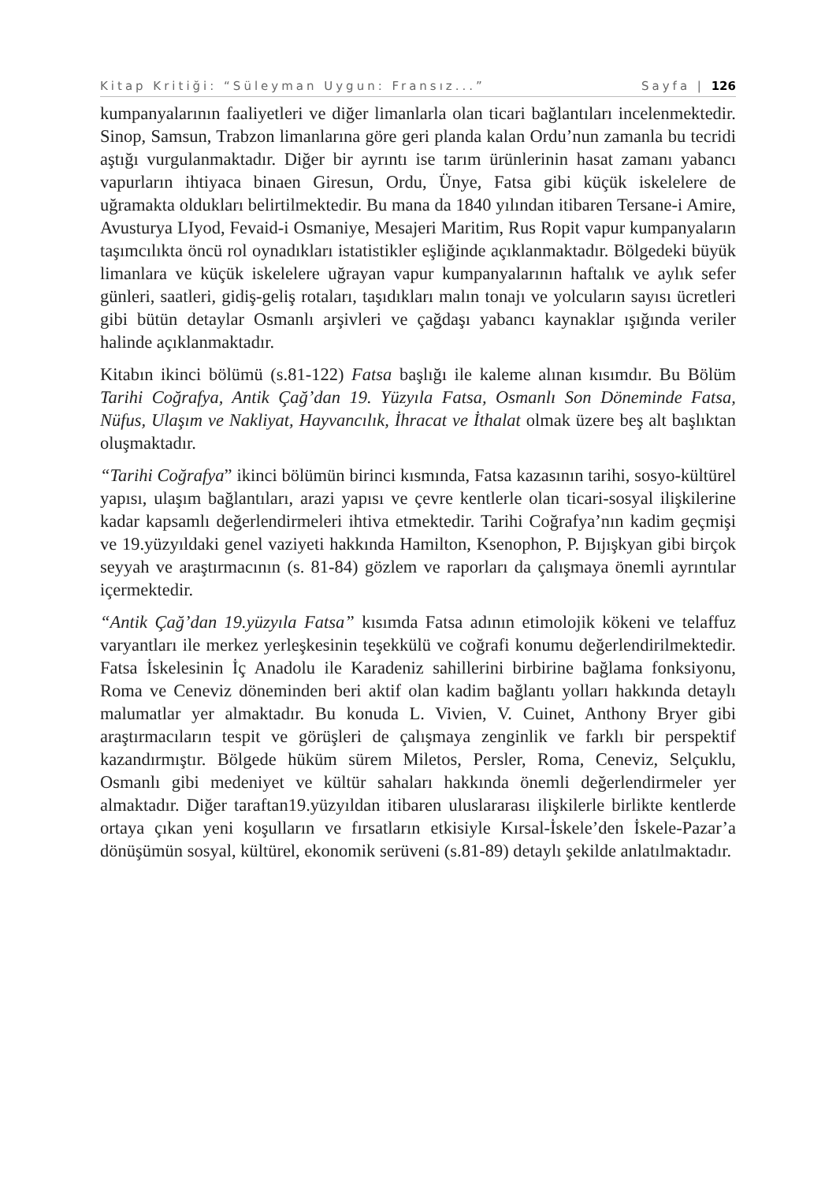Kitap Kritiği: “Süleyman Uygun: Fransız...” Sayfa | 126
kumpanyalarının faaliyetleri ve diğer limanlarla olan ticari bağlantıları incelenmektedir. Sinop, Samsun, Trabzon limanlarına göre geri planda kalan Ordu’nun zamanla bu tecridi aştığı vurgulanmaktadır. Diğer bir ayrıntı ise tarım ürünlerinin hasat zamanı yabancı vapurların ihtiyaca binaen Giresun, Ordu, Ünye, Fatsa gibi küçük iskelelere de uğramakta oldukları belirtilmektedir. Bu mana da 1840 yılından itibaren Tersane-i Amire, Avusturya LIyod, Fevaid-i Osmaniye, Mesajeri Maritim, Rus Ropit vapur kumpanyaların taşımcılıkta öncü rol oynadıkları istatistikler eşliğinde açıklanmaktadır. Bölgedeki büyük limanlara ve küçük iskelelere uğrayan vapur kumpanyalarının haftalık ve aylık sefer günleri, saatleri, gidiş-geliş rotaları, taşıdıkları malın tonajı ve yolcuların sayısı ücretleri gibi bütün detaylar Osmanlı arşivleri ve çağdaşı yabancı kaynaklar ışığında veriler halinde açıklanmaktadır.
Kitabın ikinci bölümü (s.81-122) Fatsa başlığı ile kaleme alınan kısımdır. Bu Bölüm Tarihi Coğrafya, Antik Çağ’dan 19. Yüzyıla Fatsa, Osmanlı Son Döneminde Fatsa, Nüfus, Ulaşım ve Nakliyat, Hayvancılık, İhracat ve İthalat olmak üzere beş alt başlıktan oluşmaktadır.
“Tarihi Coğrafya” ikinci bölümün birinci kısmında, Fatsa kazasının tarihi, sosyo-kültürel yapısı, ulaşım bağlantıları, arazi yapısı ve çevre kentlerle olan ticari-sosyal ilişkilerine kadar kapsamlı değerlendirmeleri ihtiva etmektedir. Tarihi Coğrafya’nın kadim geçmişi ve 19.yüzyıldaki genel vaziyeti hakkında Hamilton, Ksenophon, P. Bıjışkyan gibi birçok seyyah ve araştırmacının (s. 81-84) gözlem ve raporları da çalışmaya önemli ayrıntılar içermektedir.
“Antik Çağ’dan 19.yüzyıla Fatsa” kısımda Fatsa adının etimolojik kökeni ve telaffuz varyantları ile merkez yerleşkesinin teşekkülü ve coğrafi konumu değerlendirilmektedir. Fatsa İskelesinin İç Anadolu ile Karadeniz sahillerini birbirine bağlama fonksiyonu, Roma ve Ceneviz döneminden beri aktif olan kadim bağlantı yolları hakkında detaylı malumatlar yer almaktadır. Bu konuda L. Vivien, V. Cuinet, Anthony Bryer gibi araştırmacıların tespit ve görüşleri de çalışmaya zenginlik ve farklı bir perspektif kazandırmıştır. Bölgede hüküm sürem Miletos, Persler, Roma, Ceneviz, Selçuklu, Osmanlı gibi medeniyet ve kültür sahaları hakkında önemli değerlendirmeler yer almaktadır. Diğer taraftan19.yüzyıldan itibaren uluslararası ilişkilerle birlikte kentlerde ortaya çıkan yeni koşulların ve fırsatların etkisiyle Kırsal-İskele’den İskele-Pazar’a dönüşümün sosyal, kültürel, ekonomik serüveni (s.81-89) detaylı şekilde anlatılmaktadır.